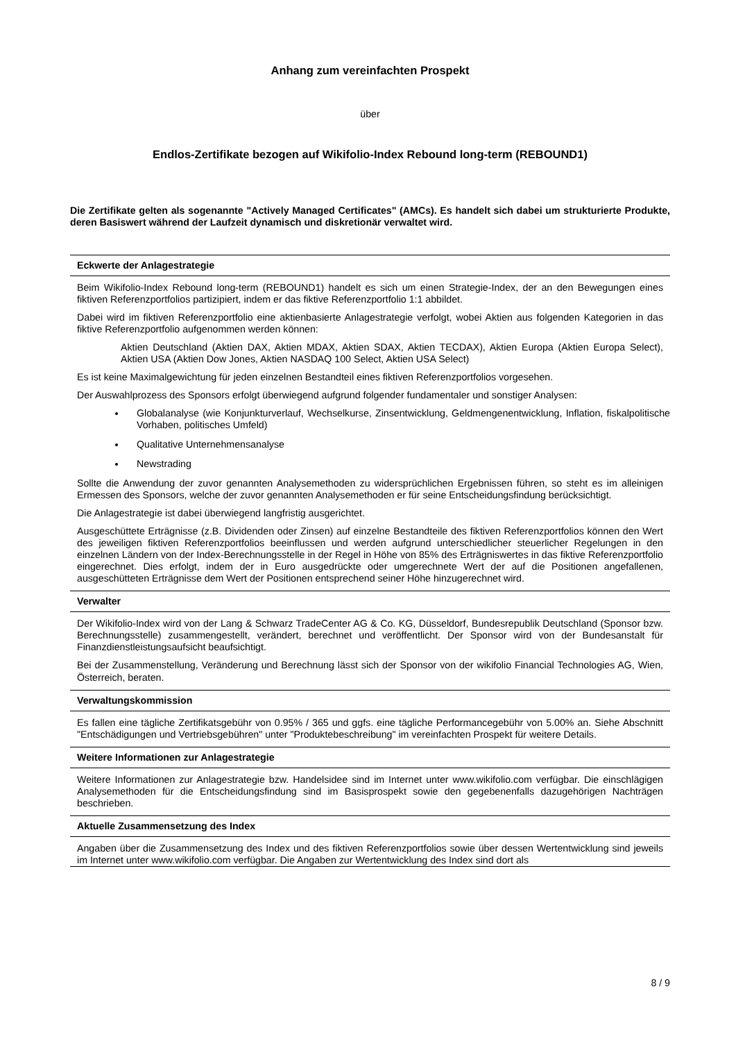Anhang zum vereinfachten Prospekt
über
Endlos-Zertifikate bezogen auf Wikifolio-Index Rebound long-term (REBOUND1)
Die Zertifikate gelten als sogenannte "Actively Managed Certificates" (AMCs). Es handelt sich dabei um strukturierte Produkte, deren Basiswert während der Laufzeit dynamisch und diskretionär verwaltet wird.
Eckwerte der Anlagestrategie
Beim Wikifolio-Index Rebound long-term (REBOUND1) handelt es sich um einen Strategie-Index, der an den Bewegungen eines fiktiven Referenzportfolios partizipiert, indem er das fiktive Referenzportfolio 1:1 abbildet.
Dabei wird im fiktiven Referenzportfolio eine aktienbasierte Anlagestrategie verfolgt, wobei Aktien aus folgenden Kategorien in das fiktive Referenzportfolio aufgenommen werden können:
Aktien Deutschland (Aktien DAX, Aktien MDAX, Aktien SDAX, Aktien TECDAX), Aktien Europa (Aktien Europa Select), Aktien USA (Aktien Dow Jones, Aktien NASDAQ 100 Select, Aktien USA Select)
Es ist keine Maximalgewichtung für jeden einzelnen Bestandteil eines fiktiven Referenzportfolios vorgesehen.
Der Auswahlprozess des Sponsors erfolgt überwiegend aufgrund folgender fundamentaler und sonstiger Analysen:
Globalanalyse (wie Konjunkturverlauf, Wechselkurse, Zinsentwicklung, Geldmengenentwicklung, Inflation, fiskalpolitische Vorhaben, politisches Umfeld)
Qualitative Unternehmensanalyse
Newstrading
Sollte die Anwendung der zuvor genannten Analysemethoden zu widersprüchlichen Ergebnissen führen, so steht es im alleinigen Ermessen des Sponsors, welche der zuvor genannten Analysemethoden er für seine Entscheidungsfindung berücksichtigt.
Die Anlagestrategie ist dabei überwiegend langfristig ausgerichtet.
Ausgeschüttete Erträgnisse (z.B. Dividenden oder Zinsen) auf einzelne Bestandteile des fiktiven Referenzportfolios können den Wert des jeweiligen fiktiven Referenzportfolios beeinflussen und werden aufgrund unterschiedlicher steuerlicher Regelungen in den einzelnen Ländern von der Index-Berechnungsstelle in der Regel in Höhe von 85% des Erträgniswertes in das fiktive Referenzportfolio eingerechnet. Dies erfolgt, indem der in Euro ausgedrückte oder umgerechnete Wert der auf die Positionen angefallenen, ausgeschütteten Erträgnisse dem Wert der Positionen entsprechend seiner Höhe hinzugerechnet wird.
Verwalter
Der Wikifolio-Index wird von der Lang & Schwarz TradeCenter AG & Co. KG, Düsseldorf, Bundesrepublik Deutschland (Sponsor bzw. Berechnungsstelle) zusammengestellt, verändert, berechnet und veröffentlicht. Der Sponsor wird von der Bundesanstalt für Finanzdienstleistungsaufsicht beaufsichtigt.
Bei der Zusammenstellung, Veränderung und Berechnung lässt sich der Sponsor von der wikifolio Financial Technologies AG, Wien, Österreich, beraten.
Verwaltungskommission
Es fallen eine tägliche Zertifikatsgebühr von 0.95% / 365 und ggfs. eine tägliche Performancegebühr von 5.00% an. Siehe Abschnitt "Entschädigungen und Vertriebsgebühren" unter "Produktebeschreibung" im vereinfachten Prospekt für weitere Details.
Weitere Informationen zur Anlagestrategie
Weitere Informationen zur Anlagestrategie bzw. Handelsidee sind im Internet unter www.wikifolio.com verfügbar. Die einschlägigen Analysemethoden für die Entscheidungsfindung sind im Basisprospekt sowie den gegebenenfalls dazugehörigen Nachträgen beschrieben.
Aktuelle Zusammensetzung des Index
Angaben über die Zusammensetzung des Index und des fiktiven Referenzportfolios sowie über dessen Wertentwicklung sind jeweils im Internet unter www.wikifolio.com verfügbar. Die Angaben zur Wertentwicklung des Index sind dort als
8 / 9